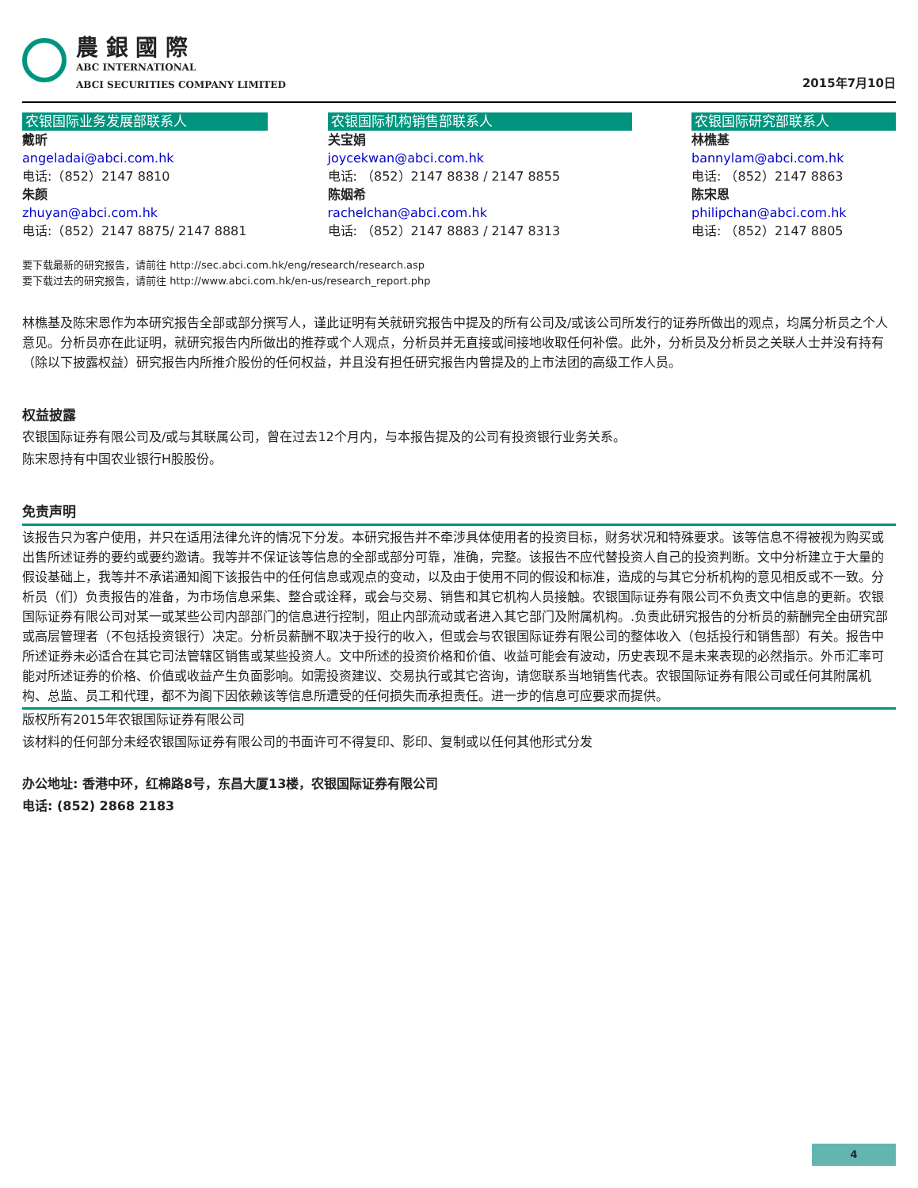農 銀 國 際
ABC INTERNATIONAL
ABCI SECURITIES COMPANY LIMITED
2015年7月10日
农银国际业务发展部联系人
戴昕
angeladai@abci.com.hk
电话:（852）2147 8810
朱颜
zhuyan@abci.com.hk
电话:（852）2147 8875/ 2147 8881
农银国际机构销售部联系人
关宝娟
joycekwan@abci.com.hk
电话: （852）2147 8838 / 2147 8855
陈姻希
rachelchan@abci.com.hk
电话: （852）2147 8883 / 2147 8313
农银国际研究部联系人
林樵基
bannylam@abci.com.hk
电话: （852）2147 8863
陈宋恩
philipchan@abci.com.hk
电话: （852）2147 8805
要下载最新的研究报告，请前往 http://sec.abci.com.hk/eng/research/research.asp
要下载过去的研究报告，请前往 http://www.abci.com.hk/en-us/research_report.php
林樵基及陈宋恩作为本研究报告全部或部分撰写人，谨此证明有关就研究报告中提及的所有公司及/或该公司所发行的证券所做出的观点，均属分析员之个人意见。分析员亦在此证明，就研究报告内所做出的推荐或个人观点，分析员并无直接或间接地收取任何补偿。此外，分析员及分析员之关联人士并没有持有（除以下披露权益）研究报告内所推介股份的任何权益，并且没有担任研究报告内曾提及的上市法团的高级工作人员。
权益披露
农银国际证券有限公司及/或与其联属公司，曾在过去12个月内，与本报告提及的公司有投资银行业务关系。
陈宋恩持有中国农业银行H股股份。
免责声明
该报告只为客户使用，并只在适用法律允许的情况下分发。本研究报告并不牵涉具体使用者的投资目标，财务状况和特殊要求。该等信息不得被视为购买或出售所述证券的要约或要约邀请。我等并不保证该等信息的全部或部分可靠，准确，完整。该报告不应代替投资人自己的投资判断。文中分析建立于大量的假设基础上，我等并不承诺通知阁下该报告中的任何信息或观点的变动，以及由于使用不同的假设和标准，造成的与其它分析机构的意见相反或不一致。分析员（们）负责报告的准备，为市场信息采集、整合或诠释，或会与交易、销售和其它机构人员接触。农银国际证券有限公司不负责文中信息的更新。农银国际证券有限公司对某一或某些公司内部部门的信息进行控制，阻止内部流动或者进入其它部门及附属机构。.负责此研究报告的分析员的薪酬完全由研究部或高层管理者（不包括投资银行）决定。分析员薪酬不取决于投行的收入，但或会与农银国际证券有限公司的整体收入（包括投行和销售部）有关。报告中所述证券未必适合在其它司法管辖区销售或某些投资人。文中所述的投资价格和价值、收益可能会有波动，历史表现不是未来表现的必然指示。外币汇率可能对所述证券的价格、价值或收益产生负面影响。如需投资建议、交易执行或其它咨询，请您联系当地销售代表。农银国际证券有限公司或任何其附属机构、总监、员工和代理，都不为阁下因依赖该等信息所遭受的任何损失而承担责任。进一步的信息可应要求而提供。
版权所有2015年农银国际证券有限公司
该材料的任何部分未经农银国际证券有限公司的书面许可不得复印、影印、复制或以任何其他形式分发
办公地址: 香港中环，红棉路8号，东昌大厦13楼，农银国际证券有限公司
电话: (852) 2868 2183
4